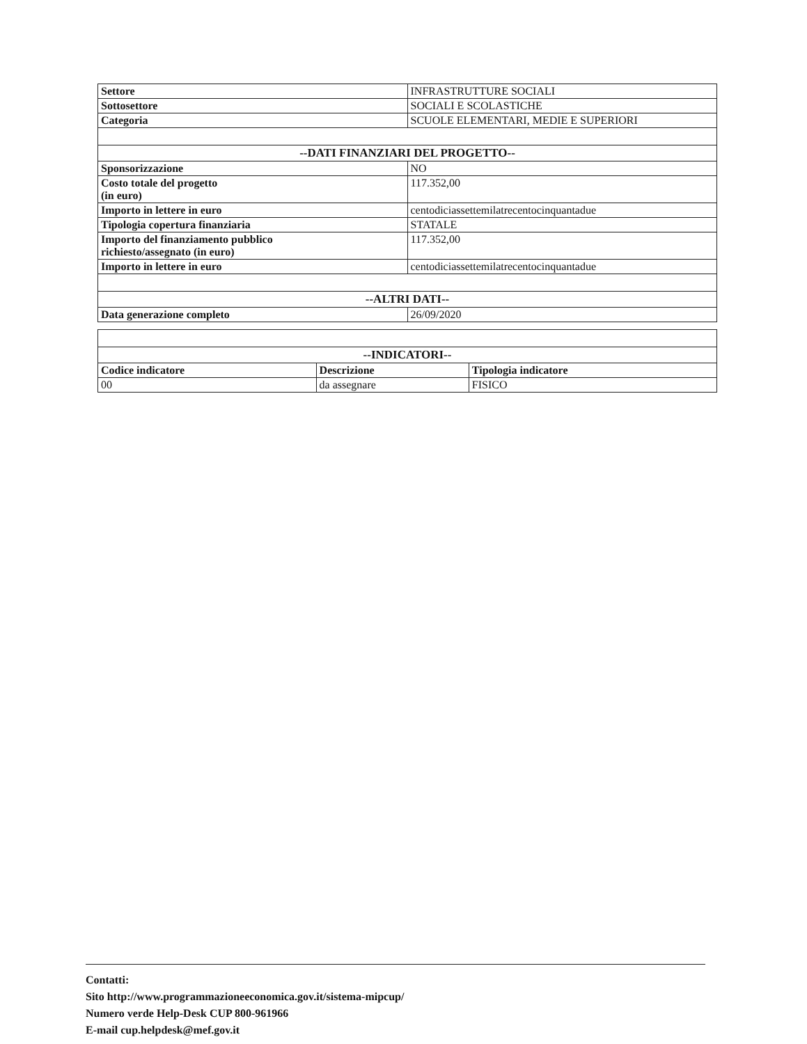| Settore | INFRASTRUTTURE SOCIALI |
| Sottosettore | SOCIALI E SCOLASTICHE |
| Categoria | SCUOLE ELEMENTARI, MEDIE E SUPERIORI |
| --DATI FINANZIARI DEL PROGETTO-- | |
| Sponsorizzazione | NO |
| Costo totale del progetto (in euro) | 117.352,00 |
| Importo in lettere in euro | centodiciassettemilatrecentocinquantadue |
| Tipologia copertura finanziaria | STATALE |
| Importo del finanziamento pubblico richiesto/assegnato (in euro) | 117.352,00 |
| Importo in lettere in euro | centodiciassettemilatrecentocinquantadue |
| --ALTRI DATI-- | |
| Data generazione completo | 26/09/2020 |
| --INDICATORI-- | | |
| Codice indicatore | Descrizione | Tipologia indicatore |
| 00 | da assegnare | FISICO |
Contatti:
Sito http://www.programmazioneeconomica.gov.it/sistema-mipcup/
Numero verde Help-Desk CUP 800-961966
E-mail cup.helpdesk@mef.gov.it